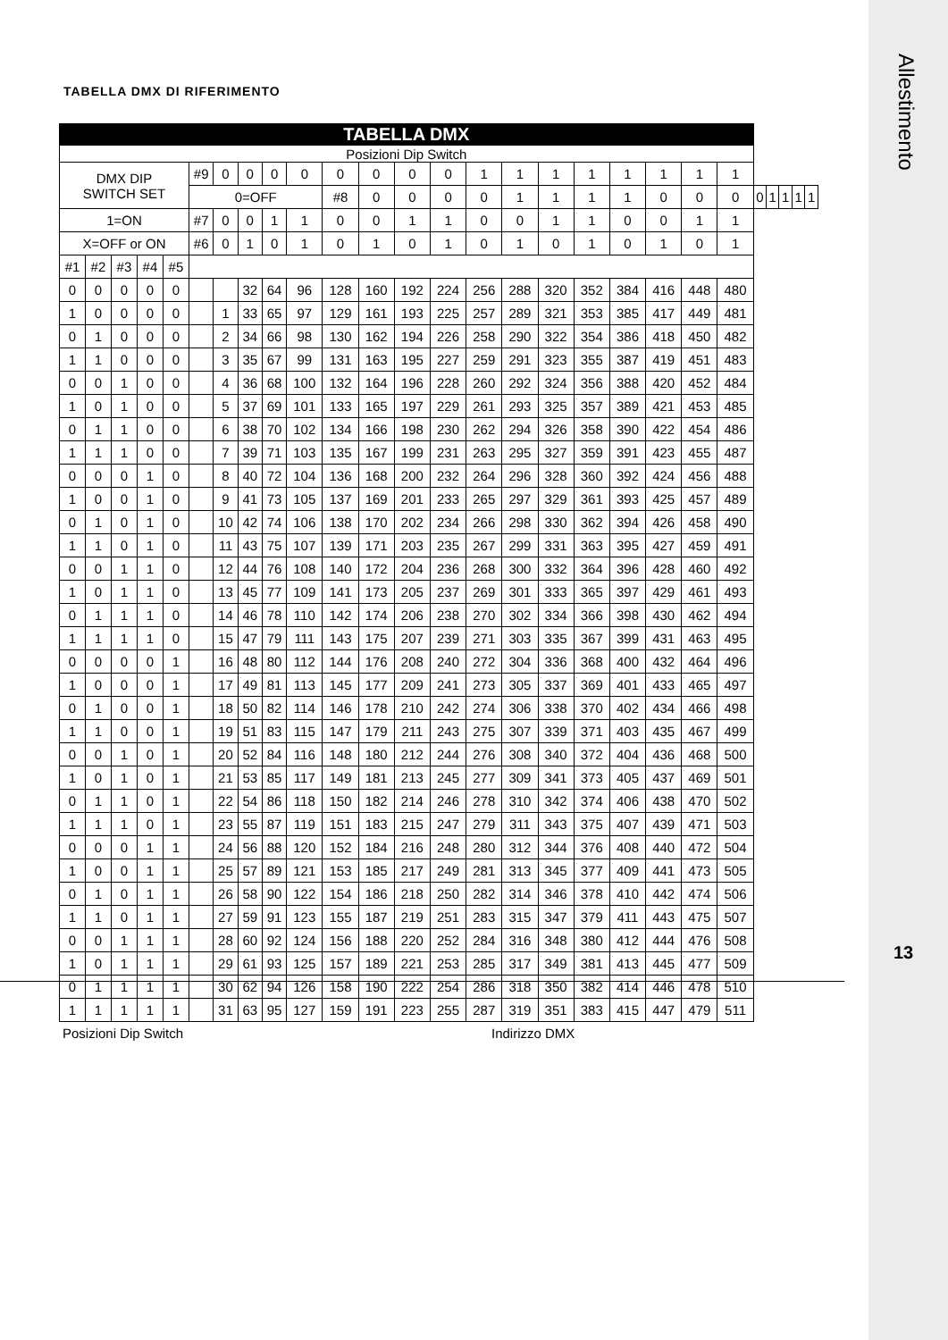Allestimento
13
TABELLA DMX DI RIFERIMENTO
| TABELLA DMX | | | | | | | | | | | | | | | | | | | | | | | | | | |
| Posizioni Dip Switch | | | | | | | | | | | | | | | | | | | | | | | | | | |
| DMX DIP SWITCH SET | | | | | #9 | 0 | 0 | 0 | 0 | 0 | 0 | 0 | 0 | 1 | 1 | 1 | 1 | 1 | 1 | 1 | 1 | | | | | |
| | | | | | 0=OFF | | | | | #8 | 0 | 0 | 0 | 0 | 1 | 1 | 1 | 1 | 0 | 0 | 0 | 0 | 1 | 1 | 1 | 1 |
| 1=ON | | | | | #7 | 0 | 0 | 1 | 1 | 0 | 0 | 1 | 1 | 0 | 0 | 1 | 1 | 0 | 0 | 1 | 1 | | | | | |
| X=OFF or ON | | | | | #6 | 0 | 1 | 0 | 1 | 0 | 1 | 0 | 1 | 0 | 1 | 0 | 1 | 0 | 1 | 0 | 1 | | | | | |
| #1 | #2 | #3 | #4 | #5 | | | | | | | | | | | | | | | | | | | | | | |
| 0 | 0 | 0 | 0 | 0 | | | 32 | 64 | 96 | 128 | 160 | 192 | 224 | 256 | 288 | 320 | 352 | 384 | 416 | 448 | 480 | | | | | |
| 1 | 0 | 0 | 0 | 0 | | 1 | 33 | 65 | 97 | 129 | 161 | 193 | 225 | 257 | 289 | 321 | 353 | 385 | 417 | 449 | 481 | | | | | |
| 0 | 1 | 0 | 0 | 0 | | 2 | 34 | 66 | 98 | 130 | 162 | 194 | 226 | 258 | 290 | 322 | 354 | 386 | 418 | 450 | 482 | | | | | |
| 1 | 1 | 0 | 0 | 0 | | 3 | 35 | 67 | 99 | 131 | 163 | 195 | 227 | 259 | 291 | 323 | 355 | 387 | 419 | 451 | 483 | | | | | |
| 0 | 0 | 1 | 0 | 0 | | 4 | 36 | 68 | 100 | 132 | 164 | 196 | 228 | 260 | 292 | 324 | 356 | 388 | 420 | 452 | 484 | | | | | |
| 1 | 0 | 1 | 0 | 0 | | 5 | 37 | 69 | 101 | 133 | 165 | 197 | 229 | 261 | 293 | 325 | 357 | 389 | 421 | 453 | 485 | | | | | |
| 0 | 1 | 1 | 0 | 0 | | 6 | 38 | 70 | 102 | 134 | 166 | 198 | 230 | 262 | 294 | 326 | 358 | 390 | 422 | 454 | 486 | | | | | |
| 1 | 1 | 1 | 0 | 0 | | 7 | 39 | 71 | 103 | 135 | 167 | 199 | 231 | 263 | 295 | 327 | 359 | 391 | 423 | 455 | 487 | | | | | |
| 0 | 0 | 0 | 1 | 0 | | 8 | 40 | 72 | 104 | 136 | 168 | 200 | 232 | 264 | 296 | 328 | 360 | 392 | 424 | 456 | 488 | | | | | |
| 1 | 0 | 0 | 1 | 0 | | 9 | 41 | 73 | 105 | 137 | 169 | 201 | 233 | 265 | 297 | 329 | 361 | 393 | 425 | 457 | 489 | | | | | |
| 0 | 1 | 0 | 1 | 0 | | 10 | 42 | 74 | 106 | 138 | 170 | 202 | 234 | 266 | 298 | 330 | 362 | 394 | 426 | 458 | 490 | | | | | |
| 1 | 1 | 0 | 1 | 0 | | 11 | 43 | 75 | 107 | 139 | 171 | 203 | 235 | 267 | 299 | 331 | 363 | 395 | 427 | 459 | 491 | | | | | |
| 0 | 0 | 1 | 1 | 0 | | 12 | 44 | 76 | 108 | 140 | 172 | 204 | 236 | 268 | 300 | 332 | 364 | 396 | 428 | 460 | 492 | | | | | |
| 1 | 0 | 1 | 1 | 0 | | 13 | 45 | 77 | 109 | 141 | 173 | 205 | 237 | 269 | 301 | 333 | 365 | 397 | 429 | 461 | 493 | | | | | |
| 0 | 1 | 1 | 1 | 0 | | 14 | 46 | 78 | 110 | 142 | 174 | 206 | 238 | 270 | 302 | 334 | 366 | 398 | 430 | 462 | 494 | | | | | |
| 1 | 1 | 1 | 1 | 0 | | 15 | 47 | 79 | 111 | 143 | 175 | 207 | 239 | 271 | 303 | 335 | 367 | 399 | 431 | 463 | 495 | | | | | |
| 0 | 0 | 0 | 0 | 1 | | 16 | 48 | 80 | 112 | 144 | 176 | 208 | 240 | 272 | 304 | 336 | 368 | 400 | 432 | 464 | 496 | | | | | |
| 1 | 0 | 0 | 0 | 1 | | 17 | 49 | 81 | 113 | 145 | 177 | 209 | 241 | 273 | 305 | 337 | 369 | 401 | 433 | 465 | 497 | | | | | |
| 0 | 1 | 0 | 0 | 1 | | 18 | 50 | 82 | 114 | 146 | 178 | 210 | 242 | 274 | 306 | 338 | 370 | 402 | 434 | 466 | 498 | | | | | |
| 1 | 1 | 0 | 0 | 1 | | 19 | 51 | 83 | 115 | 147 | 179 | 211 | 243 | 275 | 307 | 339 | 371 | 403 | 435 | 467 | 499 | | | | | |
| 0 | 0 | 1 | 0 | 1 | | 20 | 52 | 84 | 116 | 148 | 180 | 212 | 244 | 276 | 308 | 340 | 372 | 404 | 436 | 468 | 500 | | | | | |
| 1 | 0 | 1 | 0 | 1 | | 21 | 53 | 85 | 117 | 149 | 181 | 213 | 245 | 277 | 309 | 341 | 373 | 405 | 437 | 469 | 501 | | | | | |
| 0 | 1 | 1 | 0 | 1 | | 22 | 54 | 86 | 118 | 150 | 182 | 214 | 246 | 278 | 310 | 342 | 374 | 406 | 438 | 470 | 502 | | | | | |
| 1 | 1 | 1 | 0 | 1 | | 23 | 55 | 87 | 119 | 151 | 183 | 215 | 247 | 279 | 311 | 343 | 375 | 407 | 439 | 471 | 503 | | | | | |
| 0 | 0 | 0 | 1 | 1 | | 24 | 56 | 88 | 120 | 152 | 184 | 216 | 248 | 280 | 312 | 344 | 376 | 408 | 440 | 472 | 504 | | | | | |
| 1 | 0 | 0 | 1 | 1 | | 25 | 57 | 89 | 121 | 153 | 185 | 217 | 249 | 281 | 313 | 345 | 377 | 409 | 441 | 473 | 505 | | | | | |
| 0 | 1 | 0 | 1 | 1 | | 26 | 58 | 90 | 122 | 154 | 186 | 218 | 250 | 282 | 314 | 346 | 378 | 410 | 442 | 474 | 506 | | | | | |
| 1 | 1 | 0 | 1 | 1 | | 27 | 59 | 91 | 123 | 155 | 187 | 219 | 251 | 283 | 315 | 347 | 379 | 411 | 443 | 475 | 507 | | | | | |
| 0 | 0 | 1 | 1 | 1 | | 28 | 60 | 92 | 124 | 156 | 188 | 220 | 252 | 284 | 316 | 348 | 380 | 412 | 444 | 476 | 508 | | | | | |
| 1 | 0 | 1 | 1 | 1 | | 29 | 61 | 93 | 125 | 157 | 189 | 221 | 253 | 285 | 317 | 349 | 381 | 413 | 445 | 477 | 509 | | | | | |
| 0 | 1 | 1 | 1 | 1 | | 30 | 62 | 94 | 126 | 158 | 190 | 222 | 254 | 286 | 318 | 350 | 382 | 414 | 446 | 478 | 510 | | | | | |
| 1 | 1 | 1 | 1 | 1 | | 31 | 63 | 95 | 127 | 159 | 191 | 223 | 255 | 287 | 319 | 351 | 383 | 415 | 447 | 479 | 511 | | | | | |
Posizioni Dip Switch Indirizzo DMX